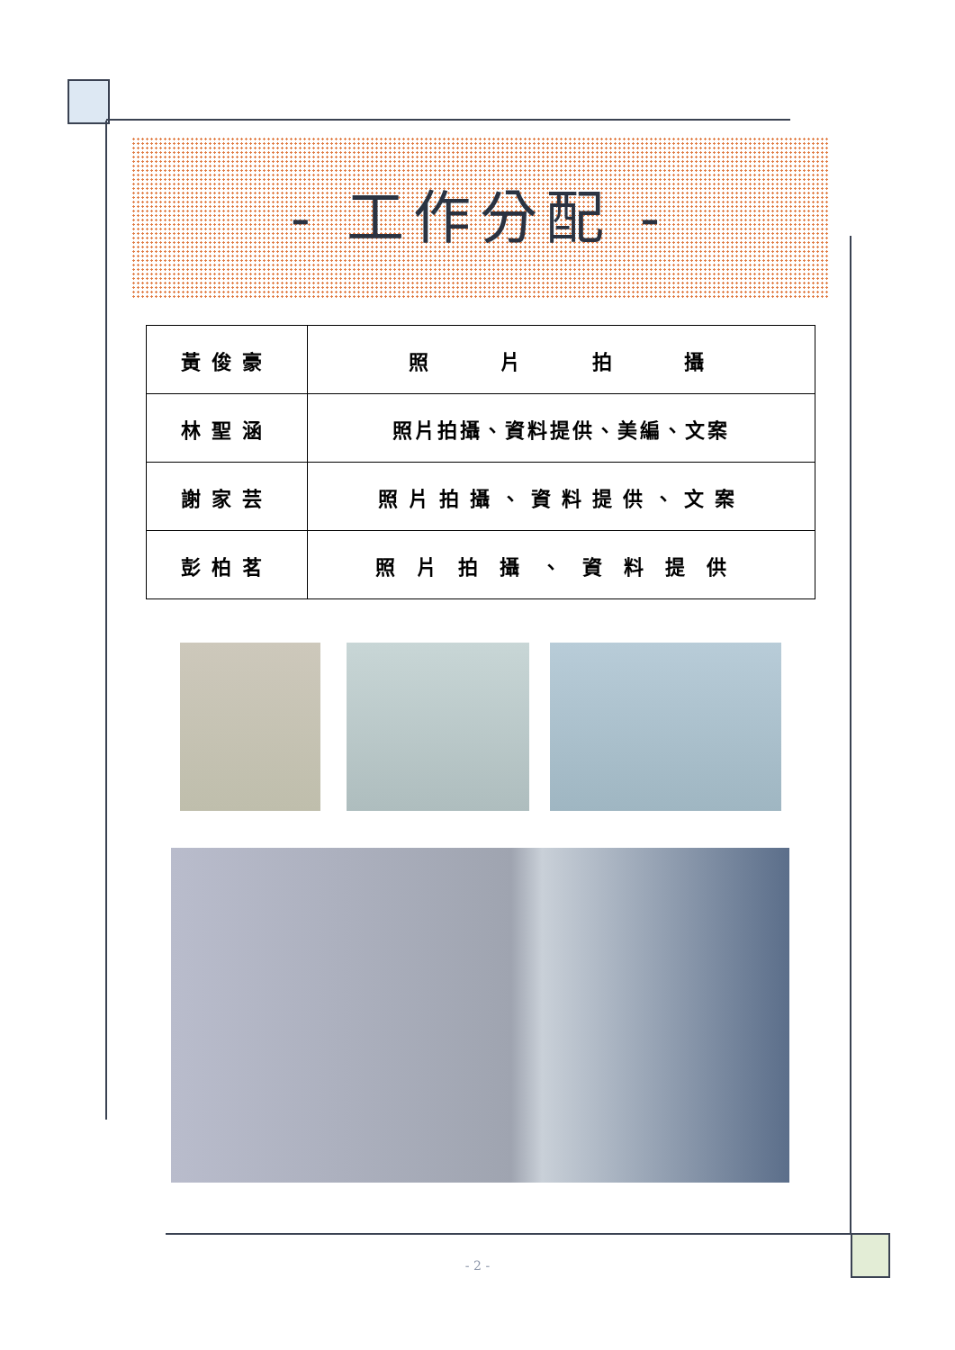- 工作分配 -
| 黃俊豪 | 照 片 拍 攝 |
| 林聖涵 | 照片拍攝、資料提供、美編、文案 |
| 謝家芸 | 照片拍攝、資料提供、文案 |
| 彭柏茗 | 照片拍攝、資料提供 |
- 2 -